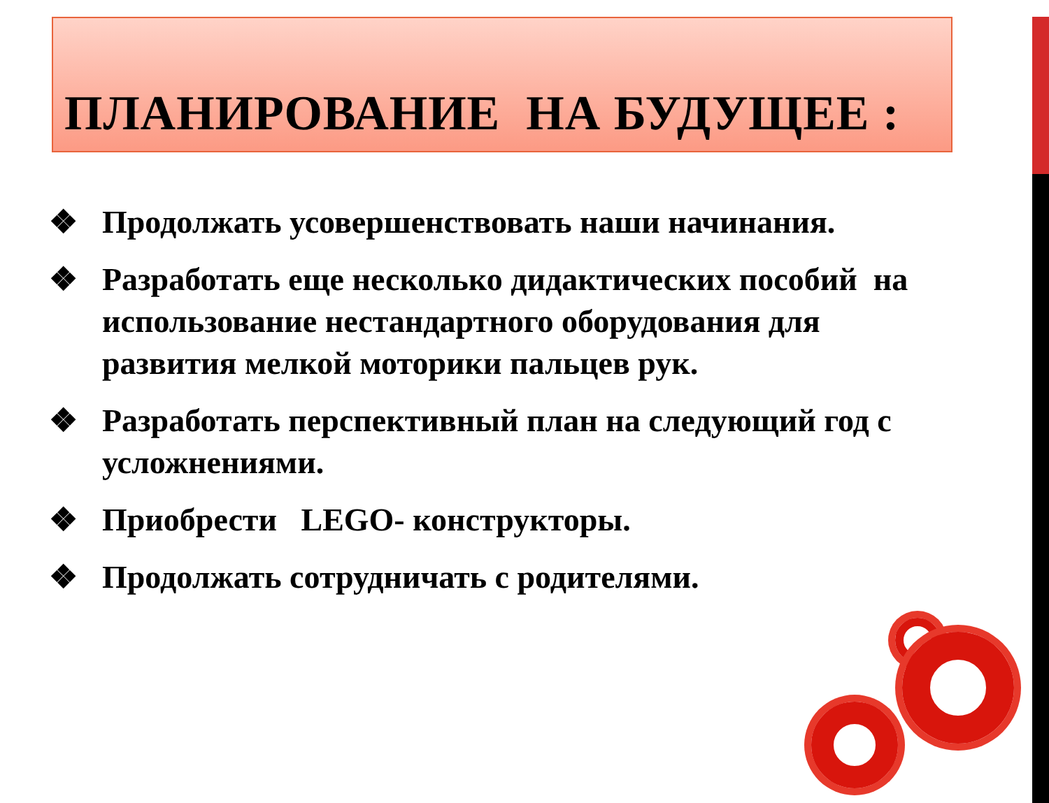ПЛАНИРОВАНИЕ НА БУДУЩЕЕ :
❖ Продолжать усовершенствовать наши начинания.
❖ Разработать еще несколько дидактических пособий на использование нестандартного оборудования для развития мелкой моторики пальцев рук.
❖ Разработать перспективный план на следующий год с усложнениями.
❖ Приобрести LEGO- конструкторы.
❖ Продолжать сотрудничать с родителями.